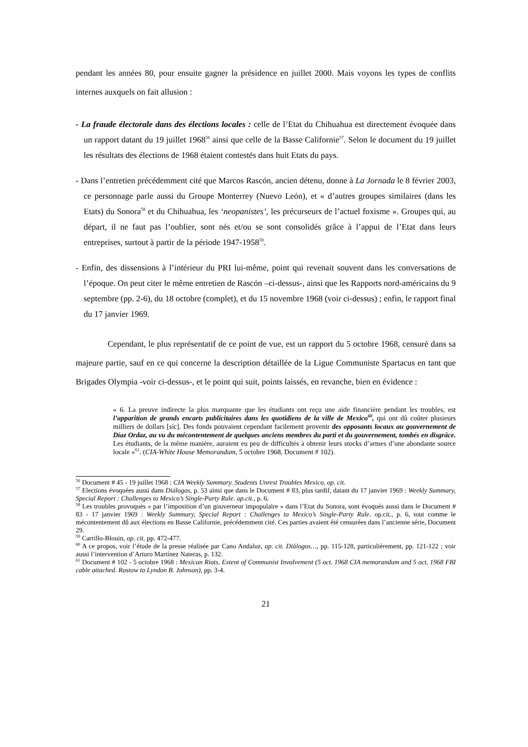pendant les années 80, pour ensuite gagner la présidence en juillet 2000. Mais voyons les types de conflits internes auxquels on fait allusion :
- La fraude électorale dans des élections locales : celle de l’Etat du Chihuahua est directement évoquée dans un rapport datant du 19 juillet 1968<sup>56</sup> ainsi que celle de la Basse Californie<sup>57</sup>. Selon le document du 19 juillet les résultats des élections de 1968 étaient contestés dans huit Etats du pays.
- Dans l’entretien précédemment cité que Marcos Rascón, ancien détenu, donne à La Jornada le 8 février 2003, ce personnage parle aussi du Groupe Monterrey (Nuevo León), et « d’autres groupes similaires (dans les Etats) du Sonora<sup>58</sup> et du Chihuahua, les ‘neopanistes’, les précurseurs de l’actuel foxisme ». Groupes qui, au départ, il ne faut pas l’oublier, sont nés et/ou se sont consolidés grâce à l’appui de l’Etat dans leurs entreprises, surtout à partir de la période 1947-1958<sup>59</sup>.
- Enfin, des dissensions à l’intérieur du PRI lui-même, point qui revenait souvent dans les conversations de l’époque. On peut citer le même entretien de Rascón –ci-dessus-, ainsi que les Rapports nord-américains du 9 septembre (pp. 2-6), du 18 octobre (complet), et du 15 novembre 1968 (voir ci-dessus) ; enfin, le rapport final du 17 janvier 1969.
Cependant, le plus représentatif de ce point de vue, est un rapport du 5 octobre 1968, censuré dans sa majeure partie, sauf en ce qui concerne la description détaillée de la Ligue Communiste Spartacus en tant que Brigades Olympia -voir ci-dessus-, et le point qui suit, points laissés, en revanche, bien en évidence :
« 6. La preuve indirecte la plus marquante que les étudiants ont reçu une aide financière pendant les troubles, est l’apparition de grands encarts publicitaires dans les quotidiens de la ville de Mexico<sup>60</sup>, qui ont dû coûter plusieurs milliers de dollars [sic]. Des fonds pouvaient cependant facilement provenir des opposants locaux au gouvernement de Díaz Ordaz, au vu du mécontentement de quelques anciens membres du parti et du gouvernement, tombés en disgrâce. Les étudiants, de la même manière, auraient eu peu de difficultés à obtenir leurs stocks d’armes d’une abondante source locale »<sup>61</sup>. (CIA-White House Memorandum, 5 octobre 1968, Document # 102).
<sup>56</sup> Document # 45 - 19 juillet 1968 : CIA Weekly Summary. Students Unrest Troubles Mexico, op. cit.
<sup>57</sup> Elections évoquées aussi dans Diálogos, p. 53 ainsi que dans le Document # 83, plus tardif, datant du 17 janvier 1969 : Weekly Summary, Special Report : Challenges to Mexico’s Single-Party Rule. op.cit., p. 6.
<sup>58</sup> Les troubles provoqués « par l’imposition d’un gouverneur impopulaire » dans l’Etat du Sonora, sont évoqués aussi dans le Document # 83 - 17 janvier 1969 : Weekly Summary, Special Report : Challenges to Mexico’s Single-Party Rule. op.cit., p. 6, tout comme le mécontentement dû aux élections en Basse Californie, précédemment cité. Ces parties avaient été censurées dans l’ancienne série, Document 29.
<sup>59</sup> Carrillo-Blouin, op. cit. pp. 472-477.
<sup>60</sup> A ce propos, voir l’étude de la presse réalisée par Cano Andaluz, op. cit. Diálogos…, pp. 115-128, particulièrement, pp. 121-122 ; voir aussi l’intervention d’Arturo Martínez Nateras, p. 132.
<sup>61</sup> Document # 102 - 5 octobre 1968 : Mexican Riots. Extent of Communist Involvement (5 oct. 1968 CIA memorandum and 5 oct. 1968 FBI cable attached. Rostow to Lyndon B. Johnson), pp. 3-4.
21